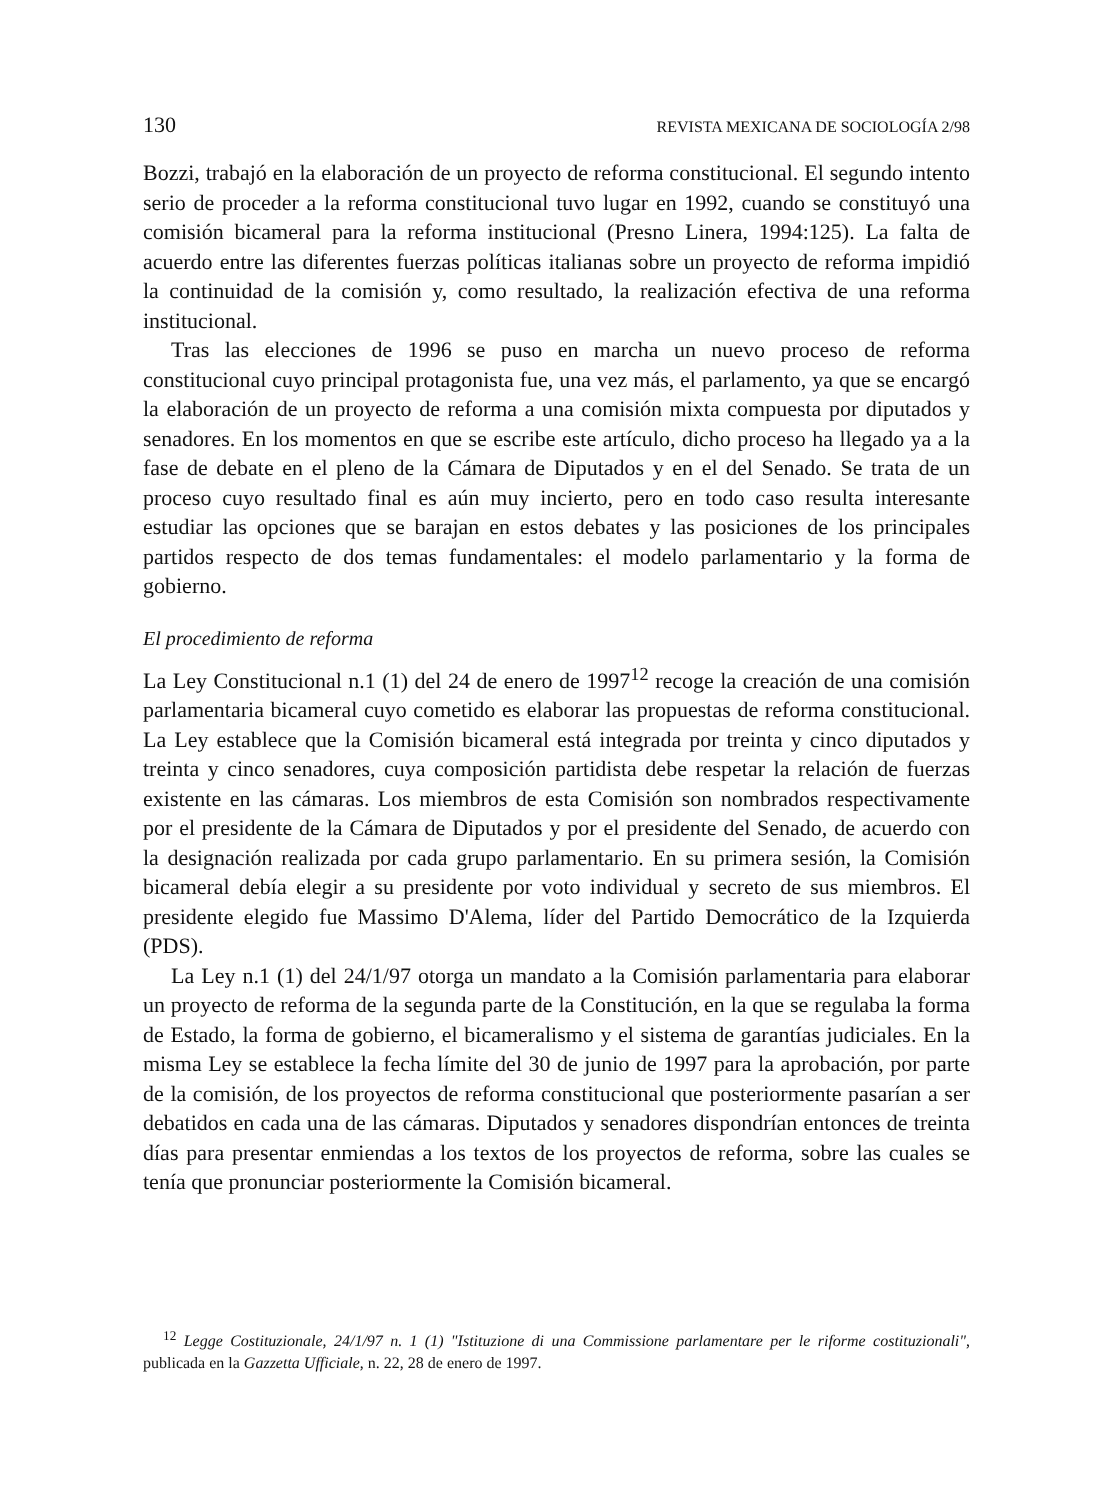130 REVISTA MEXICANA DE SOCIOLOGÍA 2/98
Bozzi, trabajó en la elaboración de un proyecto de reforma constitucional. El segundo intento serio de proceder a la reforma constitucional tuvo lugar en 1992, cuando se constituyó una comisión bicameral para la reforma institucional (Presno Linera, 1994:125). La falta de acuerdo entre las diferentes fuerzas políticas italianas sobre un proyecto de reforma impidió la continuidad de la comisión y, como resultado, la realización efectiva de una reforma institucional.
Tras las elecciones de 1996 se puso en marcha un nuevo proceso de reforma constitucional cuyo principal protagonista fue, una vez más, el parlamento, ya que se encargó la elaboración de un proyecto de reforma a una comisión mixta compuesta por diputados y senadores. En los momentos en que se escribe este artículo, dicho proceso ha llegado ya a la fase de debate en el pleno de la Cámara de Diputados y en el del Senado. Se trata de un proceso cuyo resultado final es aún muy incierto, pero en todo caso resulta interesante estudiar las opciones que se barajan en estos debates y las posiciones de los principales partidos respecto de dos temas fundamentales: el modelo parlamentario y la forma de gobierno.
El procedimiento de reforma
La Ley Constitucional n.1 (1) del 24 de enero de 1997<sup>12</sup> recoge la creación de una comisión parlamentaria bicameral cuyo cometido es elaborar las propuestas de reforma constitucional. La Ley establece que la Comisión bicameral está integrada por treinta y cinco diputados y treinta y cinco senadores, cuya composición partidista debe respetar la relación de fuerzas existente en las cámaras. Los miembros de esta Comisión son nombrados respectivamente por el presidente de la Cámara de Diputados y por el presidente del Senado, de acuerdo con la designación realizada por cada grupo parlamentario. En su primera sesión, la Comisión bicameral debía elegir a su presidente por voto individual y secreto de sus miembros. El presidente elegido fue Massimo D'Alema, líder del Partido Democrático de la Izquierda (PDS).
La Ley n.1 (1) del 24/1/97 otorga un mandato a la Comisión parlamentaria para elaborar un proyecto de reforma de la segunda parte de la Constitución, en la que se regulaba la forma de Estado, la forma de gobierno, el bicameralismo y el sistema de garantías judiciales. En la misma Ley se establece la fecha límite del 30 de junio de 1997 para la aprobación, por parte de la comisión, de los proyectos de reforma constitucional que posteriormente pasarían a ser debatidos en cada una de las cámaras. Diputados y senadores dispondrían entonces de treinta días para presentar enmiendas a los textos de los proyectos de reforma, sobre las cuales se tenía que pronunciar posteriormente la Comisión bicameral.
<sup>12</sup> Legge Costituzionale, 24/1/97 n. 1 (1) "Istituzione di una Commissione parlamentare per le riforme costituzionali", publicada en la Gazzetta Ufficiale, n. 22, 28 de enero de 1997.